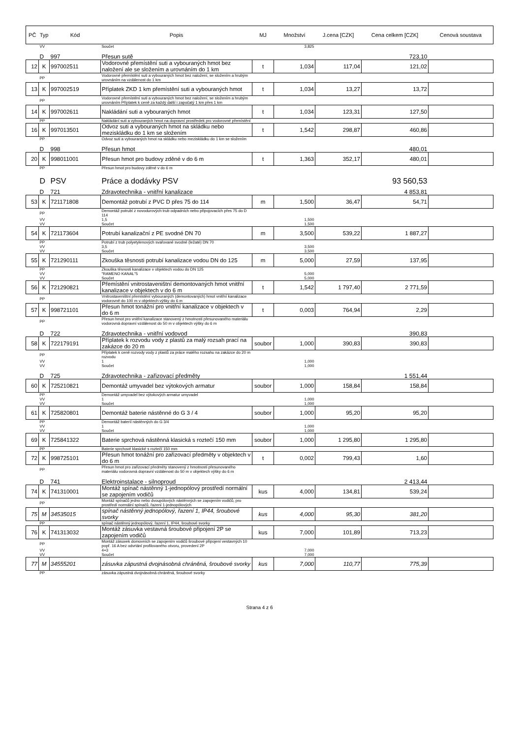| PČ | Typ | Kód | Popis | MJ | Množství | J.cena [CZK] | Cena celkem [CZK] | Cenová soustava |
| --- | --- | --- | --- | --- | --- | --- | --- | --- |
| | VV | | Součet | | 3,825 | | | |
| | D | 997 | Přesun sutě | | | | 723,10 | |
| 12 | K | 997002511 | Vodorovné přemístění suti a vybouraných hmot bez naložení ale se složením a urovnáním do 1 km | t | 1,034 | 117,04 | 121,02 | |
| | PP | | Vodorovné přemístění suti a vybouraných hmot bez naložení, se složením a hrubým urovnáním na vzdálenost do 1 km | | | | | |
| 13 | K | 997002519 | Příplatek ZKD 1 km přemístění suti a vybouraných hmot | t | 1,034 | 13,27 | 13,72 | |
| | PP | | Vodorovné přemístění suti a vybouraných hmot bez naložení, se složením a hrubým urovnáním Příplatek k ceně za každý další i započatý 1 km přes 1 km | | | | | |
| 14 | K | 997002611 | Nakládání suti a vybouraných hmot | t | 1,034 | 123,31 | 127,50 | |
| | PP | | Nakládání suti a vybouraných hmot na dopravní prostředek pro vodorovné přemístění | | | | | |
| 16 | K | 997013501 | Odvoz suti a vybouraných hmot na skládku nebo meziskládku do 1 km se složením | t | 1,542 | 298,87 | 460,86 | |
| | PP | | Odvoz suti a vybouraných hmot na skládku nebo meziskládku do 1 km se složením | | | | | |
| | D | 998 | Přesun hmot | | | | 480,01 | |
| 20 | K | 998011001 | Přesun hmot pro budovy zděné v do 6 m | t | 1,363 | 352,17 | 480,01 | |
| | PP | | Přesun hmot pro budovy zděné v do 6 m | | | | | |
| | D | PSV | Práce a dodávky PSV | | | | 93 560,53 | |
| | D | 721 | Zdravotechnika - vnitřní kanalizace | | | | 4 853,81 | |
| 53 | K | 721171808 | Demontáž potrubí z PVC D přes 75 do 114 | m | 1,500 | 36,47 | 54,71 | |
| | PP | | Demontáž potrubí z novodurových trub odpadních nebo připojovacích přes 75 do D 114 | | | | | |
| | VV | | 1,5 | | 1,500 | | | |
| | VV | | Součet | | 1,500 | | | |
| 54 | K | 721173604 | Potrubí kanalizační z PE svodné DN 70 | m | 3,500 | 539,22 | 1 887,27 | |
| | PP | | Potrubí z trub polyetylenových svařované svodné (ležaté) DN 70 | | | | | |
| | VV | | 3,5 | | 3,500 | | | |
| | VV | | Součet | | 3,500 | | | |
| 55 | K | 721290111 | Zkouška těsnosti potrubí kanalizace vodou DN do 125 | m | 5,000 | 27,59 | 137,95 | |
| | PP | | Zkouška těsnosti kanalizace v objektech vodou do DN 125 | | | | | |
| | VV | | "RAMENO KANAL"5 | | 5,000 | | | |
| | VV | | Součet | | 5,000 | | | |
| 56 | K | 721290821 | Přemístění vnitrostaveništní demontovaných hmot vnitřní kanalizace v objektech v do 6 m | t | 1,542 | 1 797,40 | 2 771,59 | |
| | PP | | Vnitrostaveništní přemístění vybouraných (demontovaných) hmot vnitřní kanalizace vodorovně do 100 m v objektech výšky do 6 m | | | | | |
| 57 | K | 998721101 | Přesun hmot tonážní pro vnitřní kanalizace v objektech v do 6 m | t | 0,003 | 764,94 | 2,29 | |
| | PP | | Přesun hmot pro vnitřní kanalizace stanovený z hmotnosti přesunovaného materiálu vodorovná dopravní vzdálenost do 50 m v objektech výšky do 6 m | | | | | |
| | D | 722 | Zdravotechnika - vnitřní vodovod | | | | 390,83 | |
| 58 | K | 722179191 | Příplatek k rozvodu vody z plastů za malý rozsah prací na zakázce do 20 m | soubor | 1,000 | 390,83 | 390,83 | |
| | PP | | Příplatek k ceně rozvody vody z plastů za práce malého rozsahu na zakázce do 20 m rozvodu | | | | | |
| | VV | | 1 | | 1,000 | | | |
| | VV | | Součet | | 1,000 | | | |
| | D | 725 | Zdravotechnika - zařizovací předměty | | | | 1 551,44 | |
| 60 | K | 725210821 | Demontáž umyvadel bez výtokových armatur | soubor | 1,000 | 158,84 | 158,84 | |
| | PP | | Demontáž umyvadel bez výtokových armatur umyvadel | | | | | |
| | VV | | 1 | | 1,000 | | | |
| | VV | | Součet | | 1,000 | | | |
| 61 | K | 725820801 | Demontáž baterie nástěnné do G 3 / 4 | soubor | 1,000 | 95,20 | 95,20 | |
| | PP | | Demontáž baterií nástěnných do G 3/4 | | | | | |
| | VV | | 1 | | 1,000 | | | |
| | VV | | Součet | | 1,000 | | | |
| 69 | K | 725841322 | Baterie sprchová nástěnná klasická s roztečí 150 mm | soubor | 1,000 | 1 295,80 | 1 295,80 | |
| | PP | | Baterie sprchové klasické s roztečí 150 mm | | | | | |
| 72 | K | 998725101 | Přesun hmot tonážní pro zařizovací předměty v objektech v do 6 m | t | 0,002 | 799,43 | 1,60 | |
| | PP | | Přesun hmot pro zařizovací předměty stanovený z hmotnosti přesunovaného materiálu vodorovná dopravní vzdálenost do 50 m v objektech výšky do 6 m | | | | | |
| | D | 741 | Elektroinstalace - silnoproud | | | | 2 413,44 | |
| 74 | K | 741310001 | Montáž spínač nástěnný 1-jednopólový prostředí normální se zapojením vodičů | kus | 4,000 | 134,81 | 539,24 | |
| | PP | | Montáž spínačů jedno nebo dvoupólových nástěnných se zapojením vodičů, pro prostředí normální spínačů, řazení 1-jednopólových | | | | | |
| 75 | M | 34535015 | spínač nástěnný jednopólový, řazení 1, IP44, šroubové svorky | kus | 4,000 | 95,30 | 381,20 | |
| | PP | | spínač nástěnný jednopólový, řazení 1, IP44, šroubové svorky | | | | | |
| 76 | K | 741313032 | Montáž zásuvka vestavná šroubové připojení 2P se zapojením vodičů | kus | 7,000 | 101,89 | 713,23 | |
| | PP | | Montáž zásuvek domovních se zapojením vodičů šroubové připojení vestavných 10 popř. 16 A bez odvrtání profilovaného otvoru, provedení 2P | | | | | |
| | VV | | 4+3 | | 7,000 | | | |
| | VV | | Součet | | 7,000 | | | |
| 77 | M | 34555201 | zásuvka zápustná dvojnásobná chráněná, šroubové svorky | kus | 7,000 | 110,77 | 775,39 | |
| | PP | | zásuvka zápustná dvojnásobná chráněná, šroubové svorky | | | | | |
Strana 4 z 6